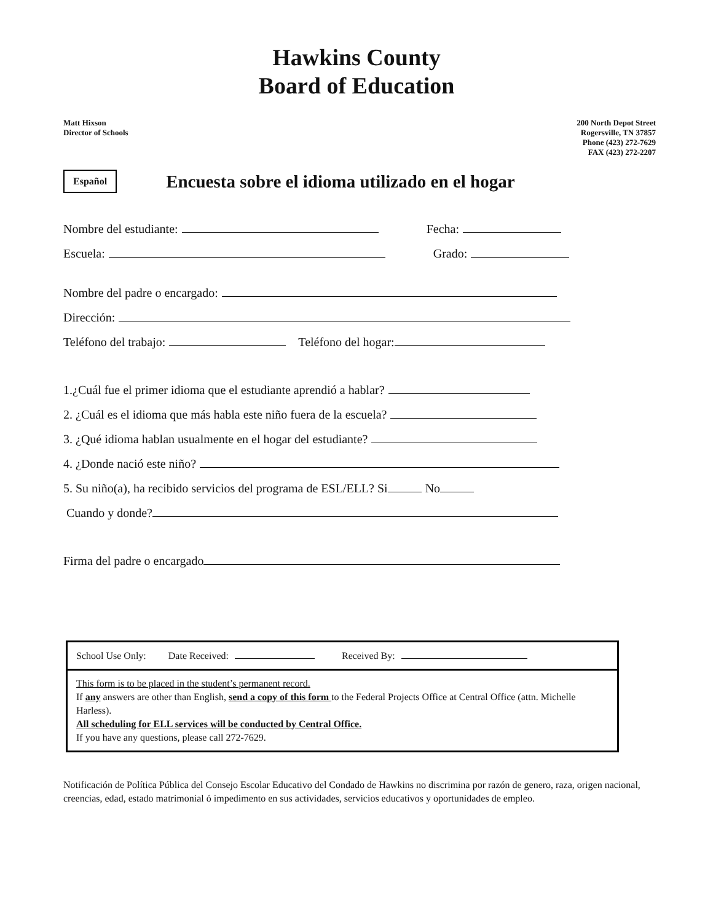Hawkins County
Board of Education
Matt Hixson
Director of Schools
200 North Depot Street
Rogersville, TN 37857
Phone (423) 272-7629
FAX (423) 272-2207
Español
Encuesta sobre el idioma utilizado en el hogar
Nombre del estudiante: Fecha:
Escuela: Grado:
Nombre del padre o encargado:
Dirección:
Teléfono del trabajo: Teléfono del hogar:
1.¿Cuál fue el primer idioma que el estudiante aprendió a hablar?
2. ¿Cuál es el idioma que más habla este niño fuera de la escuela?
3. ¿Qué idioma hablan usualmente en el hogar del estudiante?
4. ¿Donde nació este niño?
5. Su niño(a), ha recibido servicios del programa de ESL/ELL? Si No
Cuando y donde?
Firma del padre o encargado
School Use Only: Date Received: Received By:
This form is to be placed in the student’s permanent record.
If any answers are other than English, send a copy of this form to the Federal Projects Office at Central Office (attn. Michelle Harless).
All scheduling for ELL services will be conducted by Central Office.
If you have any questions, please call 272-7629.
Notificación de Política Pública del Consejo Escolar Educativo del Condado de Hawkins no discrimina por razón de genero, raza, origen nacional, creencias, edad, estado matrimonial ó impedimento en sus actividades, servicios educativos y oportunidades de empleo.